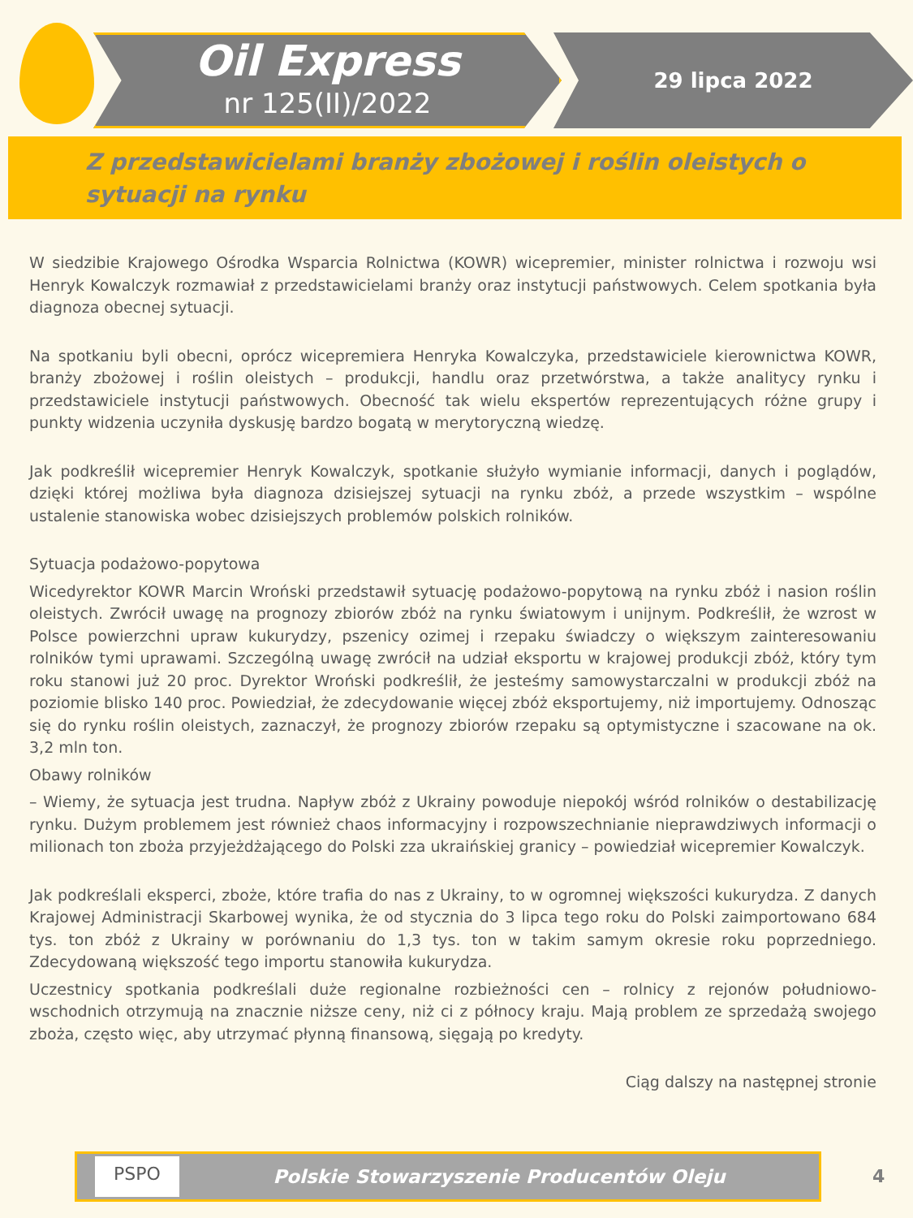Oil Express
nr 125(II)/2022
29 lipca 2022
Z przedstawicielami branży zbożowej i roślin oleistych o sytuacji na rynku
W siedzibie Krajowego Ośrodka Wsparcia Rolnictwa (KOWR) wicepremier, minister rolnictwa i rozwoju wsi Henryk Kowalczyk rozmawiał z przedstawicielami branży oraz instytucji państwowych. Celem spotkania była diagnoza obecnej sytuacji.
Na spotkaniu byli obecni, oprócz wicepremiera Henryka Kowalczyka, przedstawiciele kierownictwa KOWR, branży zbożowej i roślin oleistych – produkcji, handlu oraz przetwórstwa, a także analitycy rynku i przedstawiciele instytucji państwowych. Obecność tak wielu ekspertów reprezentujących różne grupy i punkty widzenia uczyniła dyskusję bardzo bogatą w merytoryczną wiedzę.
Jak podkreślił wicepremier Henryk Kowalczyk, spotkanie służyło wymianie informacji, danych i poglądów, dzięki której możliwa była diagnoza dzisiejszej sytuacji na rynku zbóż, a przede wszystkim – wspólne ustalenie stanowiska wobec dzisiejszych problemów polskich rolników.
Sytuacja podażowo-popytowa
Wicedyrektor KOWR Marcin Wroński przedstawił sytuację podażowo-popytową na rynku zbóż i nasion roślin oleistych. Zwrócił uwagę na prognozy zbiorów zbóż na rynku światowym i unijnym. Podkreślił, że wzrost w Polsce powierzchni upraw kukurydzy, pszenicy ozimej i rzepaku świadczy o większym zainteresowaniu rolników tymi uprawami. Szczególną uwagę zwrócił na udział eksportu w krajowej produkcji zbóż, który tym roku stanowi już 20 proc. Dyrektor Wroński podkreślił, że jesteśmy samowystarczalni w produkcji zbóż na poziomie blisko 140 proc. Powiedział, że zdecydowanie więcej zbóż eksportujemy, niż importujemy. Odnosząc się do rynku roślin oleistych, zaznaczył, że prognozy zbiorów rzepaku są optymistyczne i szacowane na ok. 3,2 mln ton.
Obawy rolników
– Wiemy, że sytuacja jest trudna. Napływ zbóż z Ukrainy powoduje niepokój wśród rolników o destabilizację rynku. Dużym problemem jest również chaos informacyjny i rozpowszechnianie nieprawdziwych informacji o milionach ton zboża przyjeżdżającego do Polski zza ukraińskiej granicy – powiedział wicepremier Kowalczyk.
Jak podkreślali eksperci, zboże, które trafia do nas z Ukrainy, to w ogromnej większości kukurydza. Z danych Krajowej Administracji Skarbowej wynika, że od stycznia do 3 lipca tego roku do Polski zaimportowano 684 tys. ton zbóż z Ukrainy w porównaniu do 1,3 tys. ton w takim samym okresie roku poprzedniego. Zdecydowaną większość tego importu stanowiła kukurydza.
Uczestnicy spotkania podkreślali duże regionalne rozbieżności cen – rolnicy z rejonów południowo-wschodnich otrzymują na znacznie niższe ceny, niż ci z północy kraju. Mają problem ze sprzedażą swojego zboża, często więc, aby utrzymać płynną finansową, sięgają po kredyty.
Ciąg dalszy na następnej stronie
PSPO
Polskie Stowarzyszenie Producentów Oleju
4